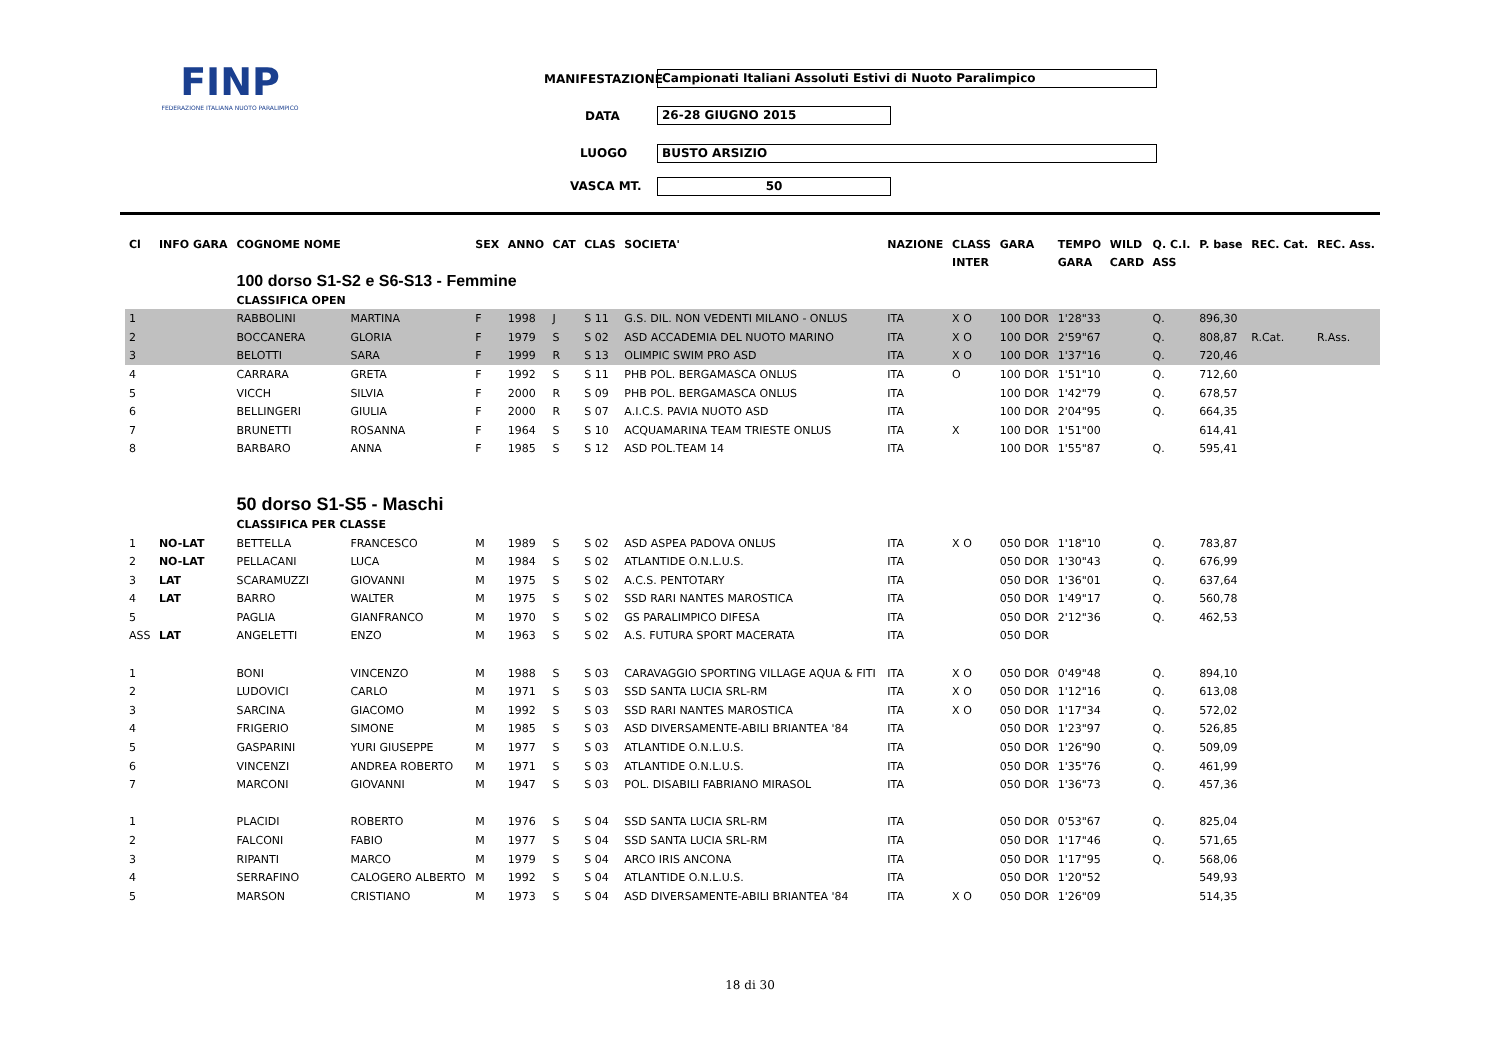FINP
FEDERAZIONE ITALIANA NUOTO PARALIMPICO
MANIFESTAZIONE Campionati Italiani Assoluti Estivi di Nuoto Paralimpico
DATA 26-28 GIUGNO 2015
LUOGO BUSTO ARSIZIO
VASCA MT. 50
| Cl | INFO GARA | COGNOME NOME | | SEX | ANNO | CAT | CLAS | SOCIETA' | NAZIONE | CLASS | GARA | TEMPO | WILD | Q. C.I. | P. base | REC. Cat. | REC. Ass. |
| --- | --- | --- | --- | --- | --- | --- | --- | --- | --- | --- | --- | --- | --- | --- | --- | --- | --- |
| | | | | | | | | | | INTER | | GARA | CARD | ASS | | | |
| | | 100 dorso S1-S2 e S6-S13 - Femmine | | | | | | | | | | | | | | | |
| | | CLASSIFICA OPEN | | | | | | | | | | | | | | | |
| 1 | | RABBOLINI | MARTINA | F | 1998 | J | S 11 | G.S. DIL. NON VEDENTI MILANO - ONLUS | ITA | X O | 100 DOR | 1'28"33 | | Q. | 896,30 | | |
| 2 | | BOCCANERA | GLORIA | F | 1979 | S | S 02 | ASD ACCADEMIA DEL NUOTO MARINO | ITA | X O | 100 DOR | 2'59"67 | | Q. | 808,87 | R.Cat. | R.Ass. |
| 3 | | BELOTTI | SARA | F | 1999 | R | S 13 | OLIMPIC SWIM PRO ASD | ITA | X O | 100 DOR | 1'37"16 | | Q. | 720,46 | | |
| 4 | | CARRARA | GRETA | F | 1992 | S | S 11 | PHB POL. BERGAMASCA ONLUS | ITA | O | 100 DOR | 1'51"10 | | Q. | 712,60 | | |
| 5 | | VICCH | SILVIA | F | 2000 | R | S 09 | PHB POL. BERGAMASCA ONLUS | ITA | | 100 DOR | 1'42"79 | | Q. | 678,57 | | |
| 6 | | BELLINGERI | GIULIA | F | 2000 | R | S 07 | A.I.C.S. PAVIA NUOTO ASD | ITA | | 100 DOR | 2'04"95 | | Q. | 664,35 | | |
| 7 | | BRUNETTI | ROSANNA | F | 1964 | S | S 10 | ACQUAMARINA TEAM TRIESTE ONLUS | ITA | X | 100 DOR | 1'51"00 | | | 614,41 | | |
| 8 | | BARBARO | ANNA | F | 1985 | S | S 12 | ASD POL.TEAM 14 | ITA | | 100 DOR | 1'55"87 | | Q. | 595,41 | | |
| | | 50 dorso S1-S5 - Maschi | | | | | | | | | | | | | | | |
| | | CLASSIFICA PER CLASSE | | | | | | | | | | | | | | | |
| 1 | NO-LAT | BETTELLA | FRANCESCO | M | 1989 | S | S 02 | ASD ASPEA PADOVA ONLUS | ITA | X O | 050 DOR | 1'18"10 | | Q. | 783,87 | | |
| 2 | NO-LAT | PELLACANI | LUCA | M | 1984 | S | S 02 | ATLANTIDE O.N.L.U.S. | ITA | | 050 DOR | 1'30"43 | | Q. | 676,99 | | |
| 3 | LAT | SCARAMUZZI | GIOVANNI | M | 1975 | S | S 02 | A.C.S. PENTOTARY | ITA | | 050 DOR | 1'36"01 | | Q. | 637,64 | | |
| 4 | LAT | BARRO | WALTER | M | 1975 | S | S 02 | SSD RARI NANTES MAROSTICA | ITA | | 050 DOR | 1'49"17 | | Q. | 560,78 | | |
| 5 | | PAGLIA | GIANFRANCO | M | 1970 | S | S 02 | GS PARALIMPICO DIFESA | ITA | | 050 DOR | 2'12"36 | | Q. | 462,53 | | |
| ASS | LAT | ANGELETTI | ENZO | M | 1963 | S | S 02 | A.S. FUTURA SPORT MACERATA | ITA | | 050 DOR | | | | | | |
| 1 | | BONI | VINCENZO | M | 1988 | S | S 03 | CARAVAGGIO SPORTING VILLAGE AQUA & FITI | ITA | X O | 050 DOR | 0'49"48 | | Q. | 894,10 | | |
| 2 | | LUDOVICI | CARLO | M | 1971 | S | S 03 | SSD SANTA LUCIA SRL-RM | ITA | X O | 050 DOR | 1'12"16 | | Q. | 613,08 | | |
| 3 | | SARCINA | GIACOMO | M | 1992 | S | S 03 | SSD RARI NANTES MAROSTICA | ITA | X O | 050 DOR | 1'17"34 | | Q. | 572,02 | | |
| 4 | | FRIGERIO | SIMONE | M | 1985 | S | S 03 | ASD DIVERSAMENTE-ABILI BRIANTEA '84 | ITA | | 050 DOR | 1'23"97 | | Q. | 526,85 | | |
| 5 | | GASPARINI | YURI GIUSEPPE | M | 1977 | S | S 03 | ATLANTIDE O.N.L.U.S. | ITA | | 050 DOR | 1'26"90 | | Q. | 509,09 | | |
| 6 | | VINCENZI | ANDREA ROBERTO | M | 1971 | S | S 03 | ATLANTIDE O.N.L.U.S. | ITA | | 050 DOR | 1'35"76 | | Q. | 461,99 | | |
| 7 | | MARCONI | GIOVANNI | M | 1947 | S | S 03 | POL. DISABILI FABRIANO MIRASOL | ITA | | 050 DOR | 1'36"73 | | Q. | 457,36 | | |
| 1 | | PLACIDI | ROBERTO | M | 1976 | S | S 04 | SSD SANTA LUCIA SRL-RM | ITA | | 050 DOR | 0'53"67 | | Q. | 825,04 | | |
| 2 | | FALCONI | FABIO | M | 1977 | S | S 04 | SSD SANTA LUCIA SRL-RM | ITA | | 050 DOR | 1'17"46 | | Q. | 571,65 | | |
| 3 | | RIPANTI | MARCO | M | 1979 | S | S 04 | ARCO IRIS ANCONA | ITA | | 050 DOR | 1'17"95 | | Q. | 568,06 | | |
| 4 | | SERRAFINO | CALOGERO ALBERTO | M | 1992 | S | S 04 | ATLANTIDE O.N.L.U.S. | ITA | | 050 DOR | 1'20"52 | | | 549,93 | | |
| 5 | | MARSON | CRISTIANO | M | 1973 | S | S 04 | ASD DIVERSAMENTE-ABILI BRIANTEA '84 | ITA | X O | 050 DOR | 1'26"09 | | | 514,35 | | |
18 di 30